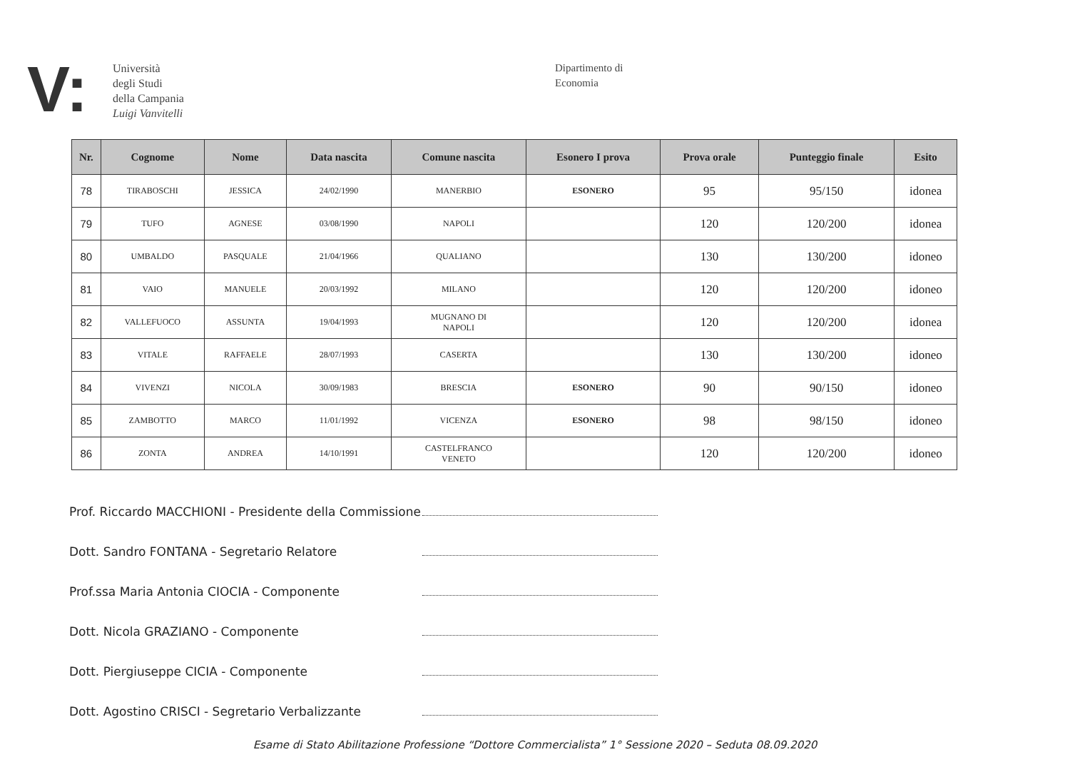V:
Università
degli Studi
della Campania
Luigi Vanvitelli
Dipartimento di
Economia
| Nr. | Cognome | Nome | Data nascita | Comune nascita | Esonero I prova | Prova orale | Punteggio finale | Esito |
| --- | --- | --- | --- | --- | --- | --- | --- | --- |
| 78 | TIRABOSCHI | JESSICA | 24/02/1990 | MANERBIO | ESONERO | 95 | 95/150 | idonea |
| 79 | TUFO | AGNESE | 03/08/1990 | NAPOLI | | 120 | 120/200 | idonea |
| 80 | UMBALDO | PASQUALE | 21/04/1966 | QUALIANO | | 130 | 130/200 | idoneo |
| 81 | VAIO | MANUELE | 20/03/1992 | MILANO | | 120 | 120/200 | idoneo |
| 82 | VALLEFUOCO | ASSUNTA | 19/04/1993 | MUGNANO DI NAPOLI | | 120 | 120/200 | idonea |
| 83 | VITALE | RAFFAELE | 28/07/1993 | CASERTA | | 130 | 130/200 | idoneo |
| 84 | VIVENZI | NICOLA | 30/09/1983 | BRESCIA | ESONERO | 90 | 90/150 | idoneo |
| 85 | ZAMBOTTO | MARCO | 11/01/1992 | VICENZA | ESONERO | 98 | 98/150 | idoneo |
| 86 | ZONTA | ANDREA | 14/10/1991 | CASTELFRANCO VENETO | | 120 | 120/200 | idoneo |
Prof. Riccardo MACCHIONI - Presidente della Commissione
Dott. Sandro FONTANA - Segretario Relatore
Prof.ssa Maria Antonia CIOCIA - Componente
Dott. Nicola GRAZIANO - Componente
Dott. Piergiuseppe CICIA - Componente
Dott. Agostino CRISCI - Segretario Verbalizzante
Esame di Stato Abilitazione Professione “Dottore Commercialista” 1° Sessione 2020 – Seduta 08.09.2020